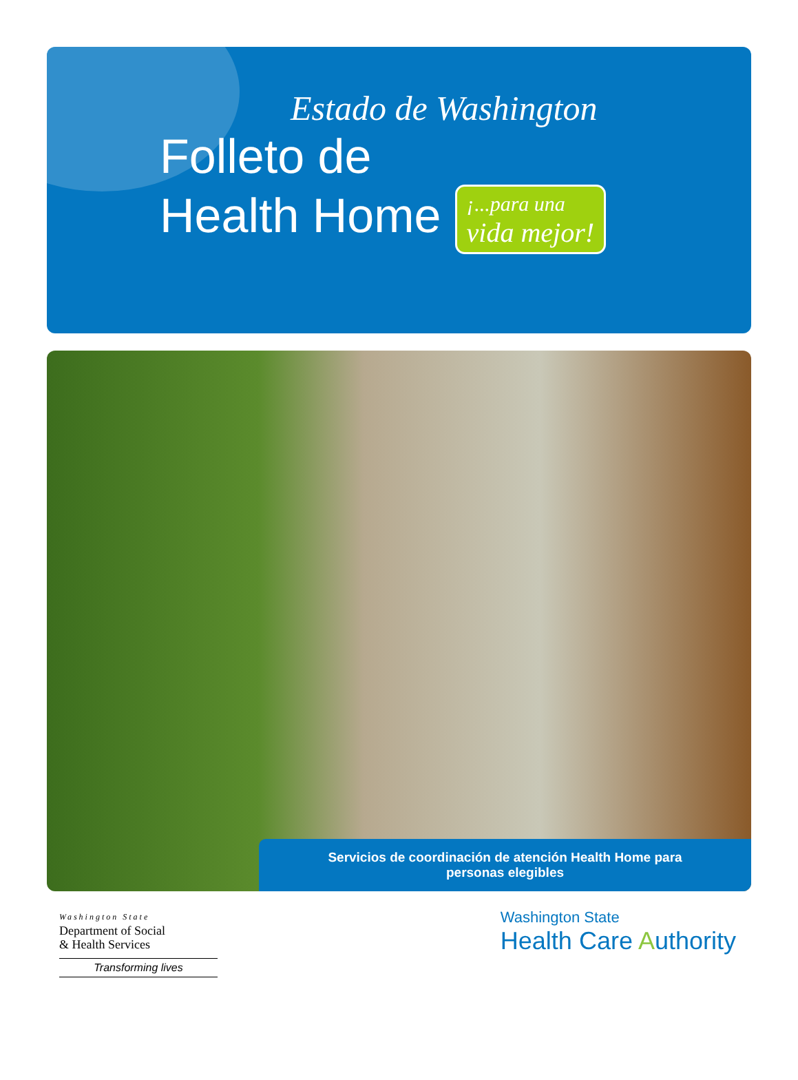Estado de Washington
Folleto de
Health Home ¡...para una
vida mejor!
Servicios de coordinación de atención Health Home para
personas elegibles
Washington State
Department of Social
& Health Services
Transforming lives
Washington State
Health Care Authority